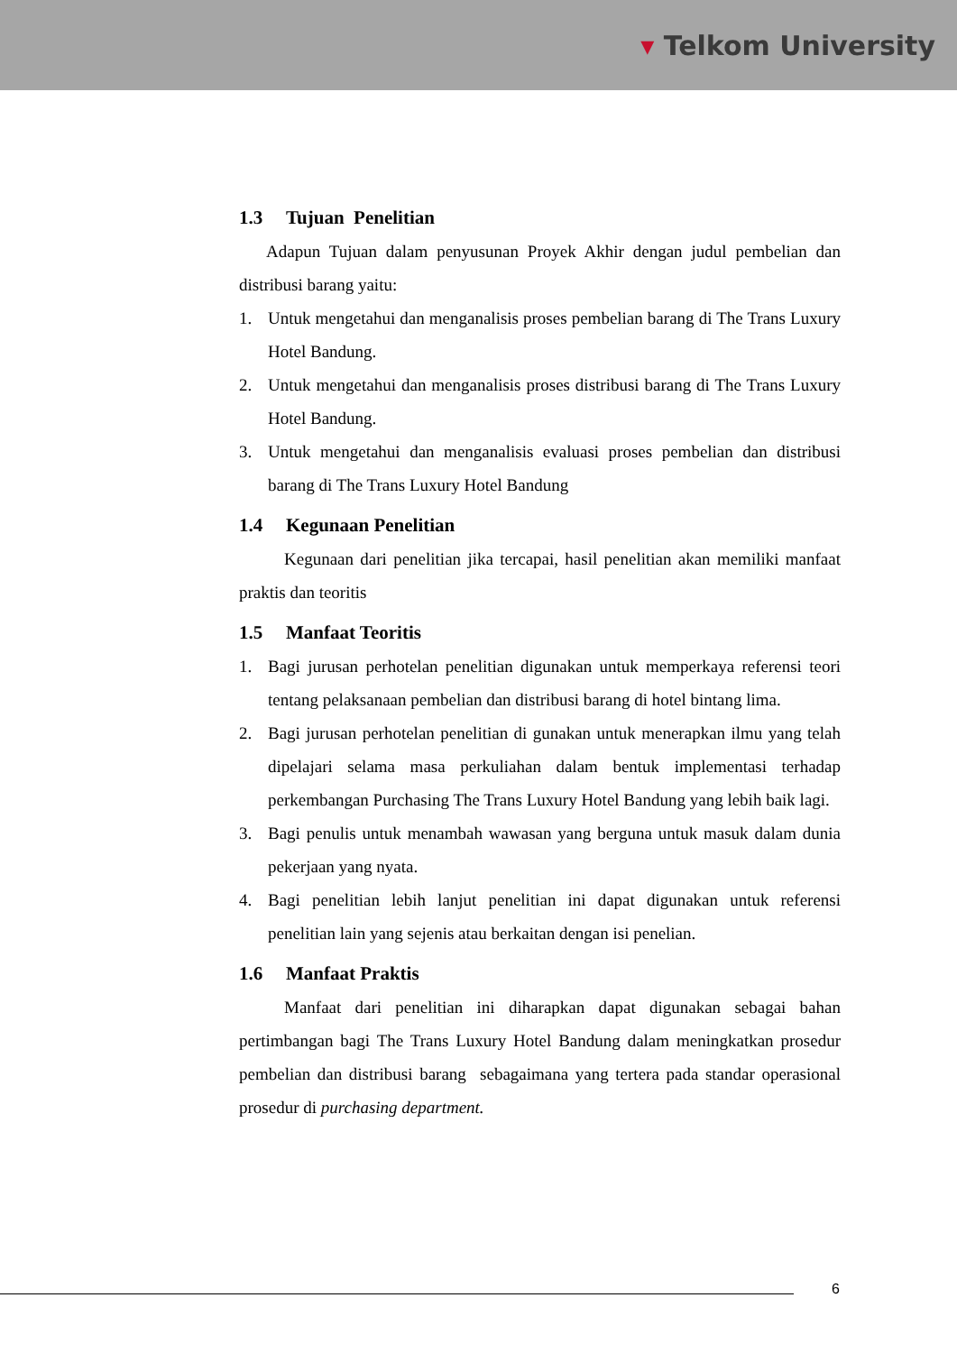▾ Telkom University
1.3 Tujuan Penelitian
Adapun Tujuan dalam penyusunan Proyek Akhir dengan judul pembelian dan distribusi barang yaitu:
1. Untuk mengetahui dan menganalisis proses pembelian barang di The Trans Luxury Hotel Bandung.
2. Untuk mengetahui dan menganalisis proses distribusi barang di The Trans Luxury Hotel Bandung.
3. Untuk mengetahui dan menganalisis evaluasi proses pembelian dan distribusi barang di The Trans Luxury Hotel Bandung
1.4 Kegunaan Penelitian
Kegunaan dari penelitian jika tercapai, hasil penelitian akan memiliki manfaat praktis dan teoritis
1.5 Manfaat Teoritis
1. Bagi jurusan perhotelan penelitian digunakan untuk memperkaya referensi teori tentang pelaksanaan pembelian dan distribusi barang di hotel bintang lima.
2. Bagi jurusan perhotelan penelitian di gunakan untuk menerapkan ilmu yang telah dipelajari selama masa perkuliahan dalam bentuk implementasi terhadap perkembangan Purchasing The Trans Luxury Hotel Bandung yang lebih baik lagi.
3. Bagi penulis untuk menambah wawasan yang berguna untuk masuk dalam dunia pekerjaan yang nyata.
4. Bagi penelitian lebih lanjut penelitian ini dapat digunakan untuk referensi penelitian lain yang sejenis atau berkaitan dengan isi penelian.
1.6 Manfaat Praktis
Manfaat dari penelitian ini diharapkan dapat digunakan sebagai bahan pertimbangan bagi The Trans Luxury Hotel Bandung dalam meningkatkan prosedur pembelian dan distribusi barang sebagaimana yang tertera pada standar operasional prosedur di purchasing department.
6